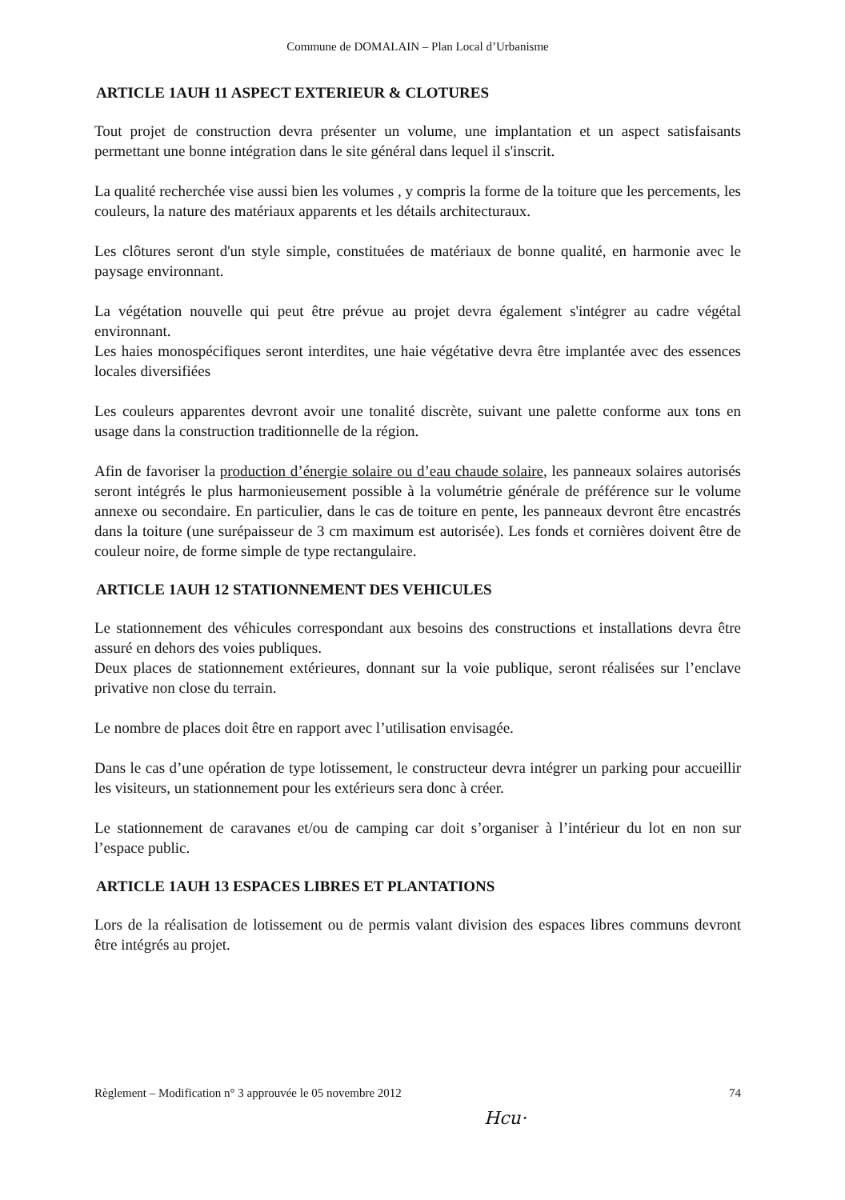Commune de DOMALAIN – Plan Local d’Urbanisme
ARTICLE 1AUH 11 ASPECT EXTERIEUR & CLOTURES
Tout projet de construction devra présenter un volume, une implantation et un aspect satisfaisants permettant une bonne intégration dans le site général dans lequel il s'inscrit.
La qualité recherchée vise aussi bien les volumes , y compris la forme de la toiture que les percements, les couleurs, la nature des matériaux apparents et les détails architecturaux.
Les clôtures seront d'un style simple, constituées de matériaux de bonne qualité, en harmonie avec le paysage environnant.
La végétation nouvelle qui peut être prévue au projet devra également s'intégrer au cadre végétal environnant.
Les haies monospécifiques seront interdites, une haie végétative devra être implantée avec des essences locales diversifiées
Les couleurs apparentes devront avoir une tonalité discrète, suivant une palette conforme aux tons en usage dans la construction traditionnelle de la région.
Afin de favoriser la production d’énergie solaire ou d’eau chaude solaire, les panneaux solaires autorisés seront intégrés le plus harmonieusement possible à la volumétrie générale de préférence sur le volume annexe ou secondaire. En particulier, dans le cas de toiture en pente, les panneaux devront être encastrés dans la toiture (une surépaisseur de 3 cm maximum est autorisée). Les fonds et cornières doivent être de couleur noire, de forme simple de type rectangulaire.
ARTICLE 1AUH 12 STATIONNEMENT DES VEHICULES
Le stationnement des véhicules correspondant aux besoins des constructions et installations devra être assuré en dehors des voies publiques.
Deux places de stationnement extérieures, donnant sur la voie publique, seront réalisées sur l’enclave privative non close du terrain.
Le nombre de places doit être en rapport avec l’utilisation envisagée.
Dans le cas d’une opération de type lotissement, le constructeur devra intégrer un parking pour accueillir les visiteurs, un stationnement pour les extérieurs sera donc à créer.
Le stationnement de caravanes et/ou de camping car doit s’organiser à l’intérieur du lot en non sur l’espace public.
ARTICLE 1AUH 13 ESPACES LIBRES ET PLANTATIONS
Lors de la réalisation de lotissement ou de permis valant division des espaces libres communs devront être intégrés au projet.
Règlement – Modification n° 3 approuvée le 05 novembre 2012 74
Hcu·